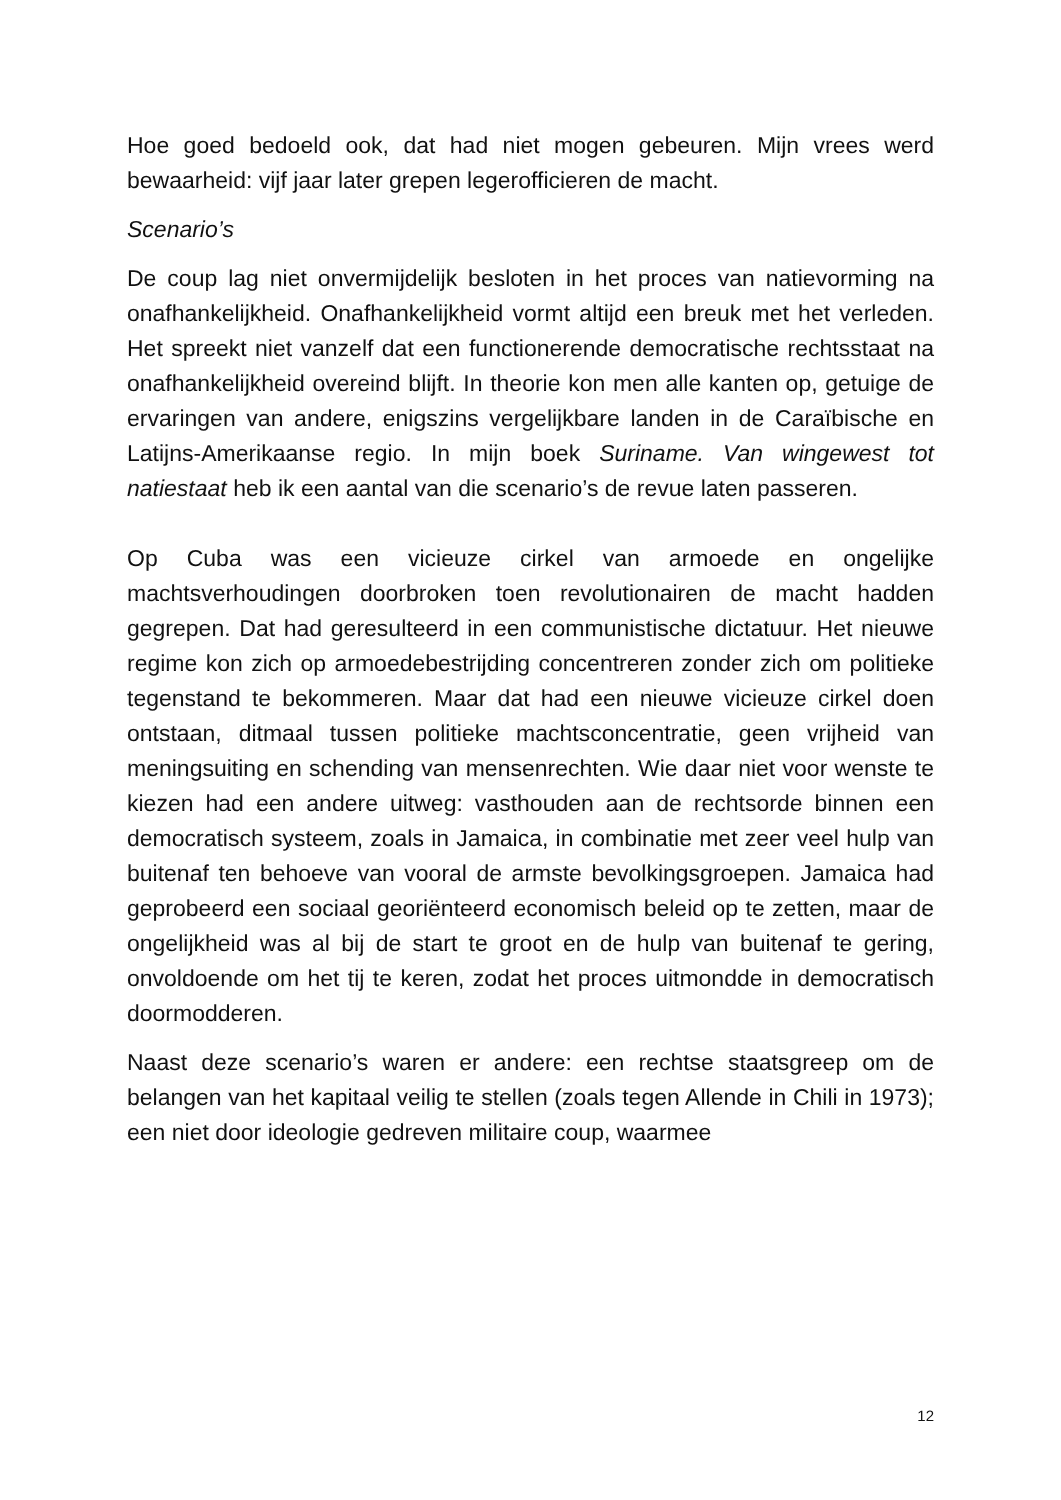Hoe goed bedoeld ook, dat had niet mogen gebeuren. Mijn vrees werd bewaarheid: vijf jaar later grepen legerofficieren de macht.
Scenario’s
De coup lag niet onvermijdelijk besloten in het proces van natievorming na onafhankelijkheid. Onafhankelijkheid vormt altijd een breuk met het verleden. Het spreekt niet vanzelf dat een functionerende democratische rechtsstaat na onafhankelijkheid overeind blijft. In theorie kon men alle kanten op, getuige de ervaringen van andere, enigszins vergelijkbare landen in de Caraïbische en Latijns-Amerikaanse regio. In mijn boek Suriname. Van wingewest tot natiestaat heb ik een aantal van die scenario’s de revue laten passeren.
Op Cuba was een vicieuze cirkel van armoede en ongelijke machtsverhoudingen doorbroken toen revolutionairen de macht hadden gegrepen. Dat had geresulteerd in een communistische dictatuur. Het nieuwe regime kon zich op armoedebestrijding concentreren zonder zich om politieke tegenstand te bekommeren. Maar dat had een nieuwe vicieuze cirkel doen ontstaan, ditmaal tussen politieke machtsconcentratie, geen vrijheid van meningsuiting en schending van mensenrechten. Wie daar niet voor wenste te kiezen had een andere uitweg: vasthouden aan de rechtsorde binnen een democratisch systeem, zoals in Jamaica, in combinatie met zeer veel hulp van buitenaf ten behoeve van vooral de armste bevolkingsgroepen. Jamaica had geprobeerd een sociaal georiënteerd economisch beleid op te zetten, maar de ongelijkheid was al bij de start te groot en de hulp van buitenaf te gering, onvoldoende om het tij te keren, zodat het proces uitmondde in democratisch doormodderen.
Naast deze scenario’s waren er andere: een rechtse staatsgreep om de belangen van het kapitaal veilig te stellen (zoals tegen Allende in Chili in 1973); een niet door ideologie gedreven militaire coup, waarmee
12